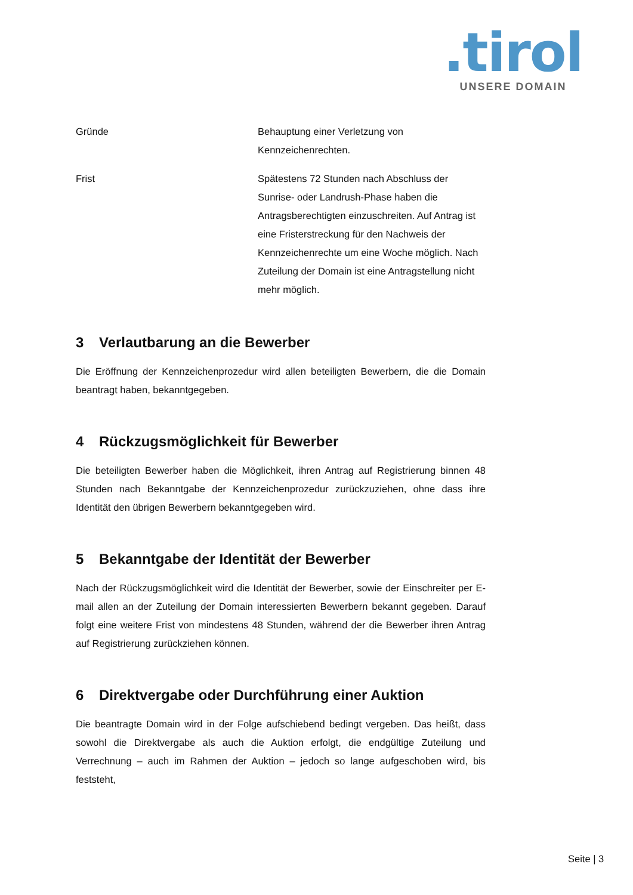.tirol
UNSERE DOMAIN
| Gründe | Behauptung einer Verletzung von Kennzeichenrechten. |
| Frist | Spätestens 72 Stunden nach Abschluss der Sunrise- oder Landrush-Phase haben die Antragsberechtigten einzuschreiten. Auf Antrag ist eine Fristerstreckung für den Nachweis der Kennzeichenrechte um eine Woche möglich. Nach Zuteilung der Domain ist eine Antragstellung nicht mehr möglich. |
3 Verlautbarung an die Bewerber
Die Eröffnung der Kennzeichenprozedur wird allen beteiligten Bewerbern, die die Domain beantragt haben, bekanntgegeben.
4 Rückzugsmöglichkeit für Bewerber
Die beteiligten Bewerber haben die Möglichkeit, ihren Antrag auf Registrierung binnen 48 Stunden nach Bekanntgabe der Kennzeichenprozedur zurückzuziehen, ohne dass ihre Identität den übrigen Bewerbern bekanntgegeben wird.
5 Bekanntgabe der Identität der Bewerber
Nach der Rückzugsmöglichkeit wird die Identität der Bewerber, sowie der Einschreiter per E-mail allen an der Zuteilung der Domain interessierten Bewerbern bekannt gegeben. Darauf folgt eine weitere Frist von mindestens 48 Stunden, während der die Bewerber ihren Antrag auf Registrierung zurückziehen können.
6 Direktvergabe oder Durchführung einer Auktion
Die beantragte Domain wird in der Folge aufschiebend bedingt vergeben. Das heißt, dass sowohl die Direktvergabe als auch die Auktion erfolgt, die endgültige Zuteilung und Verrechnung – auch im Rahmen der Auktion – jedoch so lange aufgeschoben wird, bis feststeht,
Seite | 3